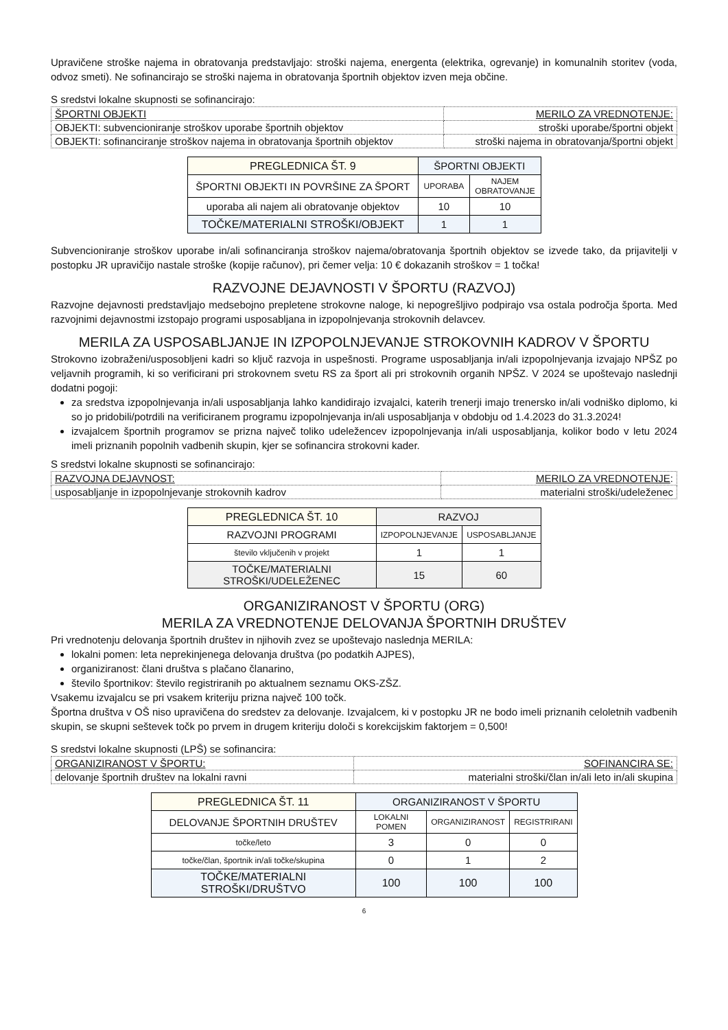Upravičene stroške najema in obratovanja predstavljajo: stroški najema, energenta (elektrika, ogrevanje) in komunalnih storitev (voda, odvoz smeti). Ne sofinancirajo se stroški najema in obratovanja športnih objektov izven meja občine.
S sredstvi lokalne skupnosti se sofinancirajo:
| ŠPORTNI OBJEKTI | MERILO ZA VREDNOTENJE: |
| OBJEKTI: subvencioniranje stroškov uporabe športnih objektov | stroški uporabe/športni objekt |
| OBJEKTI: sofinanciranje stroškov najema in obratovanja športnih objektov | stroški najema in obratovanja/športni objekt |
| PREGLEDNICA ŠT. 9 | ŠPORTNI OBJEKTI | |
| ŠPORTNI OBJEKTI IN POVRŠINE ZA ŠPORT | UPORABA | NAJEM OBRATOVANJE |
| uporaba ali najem ali obratovanje objektov | 10 | 10 |
| TOČKE/MATERIALNI STROŠKI/OBJEKT | 1 | 1 |
Subvencioniranje stroškov uporabe in/ali sofinanciranja stroškov najema/obratovanja športnih objektov se izvede tako, da prijavitelji v postopku JR upravičijo nastale stroške (kopije računov), pri čemer velja: 10 € dokazanih stroškov = 1 točka!
RAZVOJNE DEJAVNOSTI V ŠPORTU (RAZVOJ)
Razvojne dejavnosti predstavljajo medsebojno prepletene strokovne naloge, ki nepogrešljivo podpirajo vsa ostala področja športa. Med razvojnimi dejavnostmi izstopajo programi usposabljana in izpopolnjevanja strokovnih delavcev.
MERILA ZA USPOSABLJANJE IN IZPOPOLNJEVANJE STROKOVNIH KADROV V ŠPORTU
Strokovno izobraženi/usposobljeni kadri so ključ razvoja in uspešnosti. Programe usposabljanja in/ali izpopolnjevanja izvajajo NPŠZ po veljavnih programih, ki so verificirani pri strokovnem svetu RS za šport ali pri strokovnih organih NPŠZ. V 2024 se upoštevajo naslednji dodatni pogoji:
za sredstva izpopolnjevanja in/ali usposabljanja lahko kandidirajo izvajalci, katerih trenerji imajo trenersko in/ali vodniško diplomo, ki so jo pridobili/potrdili na verificiranem programu izpopolnjevanja in/ali usposabljanja v obdobju od 1.4.2023 do 31.3.2024!
izvajalcem športnih programov se prizna največ toliko udeležencev izpopolnjevanja in/ali usposabljanja, kolikor bodo v letu 2024 imeli priznanih popolnih vadbenih skupin, kjer se sofinancira strokovni kader.
S sredstvi lokalne skupnosti se sofinancirajo:
| RAZVOJNA DEJAVNOST: | MERILO ZA VREDNOTENJE : |
| usposabljanje in izpopolnjevanje strokovnih kadrov | materialni stroški/udeleženec |
| PREGLEDNICA ŠT. 10 | RAZVOJ | |
| RAZVOJNI PROGRAMI | IZPOPOLNJEVANJE | USPOSABLJANJE |
| število vključenih v projekt | 1 | 1 |
| TOČKE/MATERIALNI STROŠKI/UDELEŽENEC | 15 | 60 |
ORGANIZIRANOST V ŠPORTU (ORG)
MERILA ZA VREDNOTENJE DELOVANJA ŠPORTNIH DRUŠTEV
Pri vrednotenju delovanja športnih društev in njihovih zvez se upoštevajo naslednja MERILA:
lokalni pomen: leta neprekinjenega delovanja društva (po podatkih AJPES),
organiziranost: člani društva s plačano članarino,
število športnikov: število registriranih po aktualnem seznamu OKS-ZŠZ.
Vsakemu izvajalcu se pri vsakem kriteriju prizna največ 100 točk.
Športna društva v OŠ niso upravičena do sredstev za delovanje. Izvajalcem, ki v postopku JR ne bodo imeli priznanih celoletnih vadbenih skupin, se skupni seštevek točk po prvem in drugem kriteriju določi s korekcijskim faktorjem = 0,500!
S sredstvi lokalne skupnosti (LPŠ) se sofinancira:
| ORGANIZIRANOST V ŠPORTU: | SOFINANCIRA SE: |
| delovanje športnih društev na lokalni ravni | materialni stroški/član in/ali leto in/ali skupina |
| PREGLEDNICA ŠT. 11 | ORGANIZIRANOST V ŠPORTU | | |
| DELOVANJE ŠPORTNIH DRUŠTEV | LOKALNI POMEN | ORGANIZIRANOST | REGISTRIRANI |
| točke/leto | 3 | 0 | 0 |
| točke/član, športnik in/ali točke/skupina | 0 | 1 | 2 |
| TOČKE/MATERIALNI STROŠKI/DRUŠTVO | 100 | 100 | 100 |
6